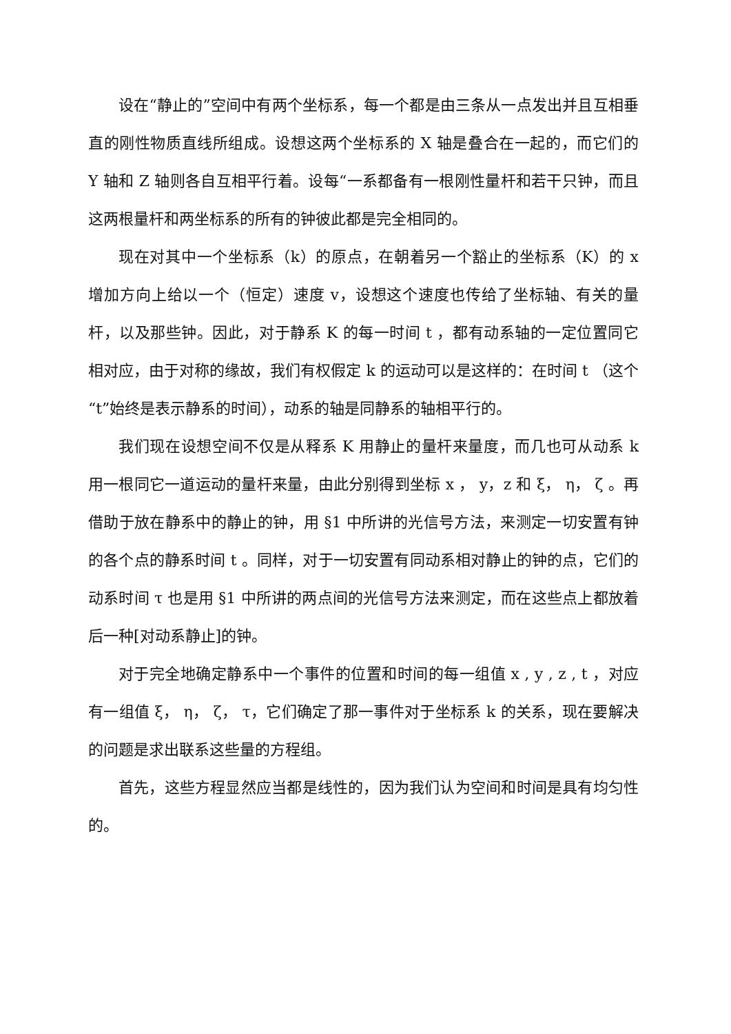设在“静止的”空间中有两个坐标系，每一个都是由三条从一点发出并且互相垂直的刚性物质直线所组成。设想这两个坐标系的 X 轴是叠合在一起的，而它们的 Y 轴和 Z 轴则各自互相平行着。设每“一系都备有一根刚性量杆和若干只钟，而且这两根量杆和两坐标系的所有的钟彼此都是完全相同的。
现在对其中一个坐标系（k）的原点，在朝着另一个豁止的坐标系（K）的 x 增加方向上给以一个（恒定）速度 v，设想这个速度也传给了坐标轴、有关的量杆，以及那些钟。因此，对于静系 K 的每一时间 t ，都有动系轴的一定位置同它相对应，由于对称的缘故，我们有权假定 k 的运动可以是这样的：在时间 t （这个“t”始终是表示静系的时间），动系的轴是同静系的轴相平行的。
我们现在设想空间不仅是从释系 K 用静止的量杆来量度，而几也可从动系 k 用一根同它一道运动的量杆来量，由此分别得到坐标 x ， y，z 和 ξ， η， ζ 。再借助于放在静系中的静止的钟，用 §1 中所讲的光信号方法，来测定一切安置有钟的各个点的静系时间 t 。同样，对于一切安置有同动系相对静止的钟的点，它们的动系时间 τ 也是用 §1 中所讲的两点间的光信号方法来测定，而在这些点上都放着后一种[对动系静止]的钟。
对于完全地确定静系中一个事件的位置和时间的每一组值 x , y , z , t ，对应有一组值 ξ， η， ζ， τ，它们确定了那一事件对于坐标系 k 的关系，现在要解决的问题是求出联系这些量的方程组。
首先，这些方程显然应当都是线性的，因为我们认为空间和时间是具有均匀性的。